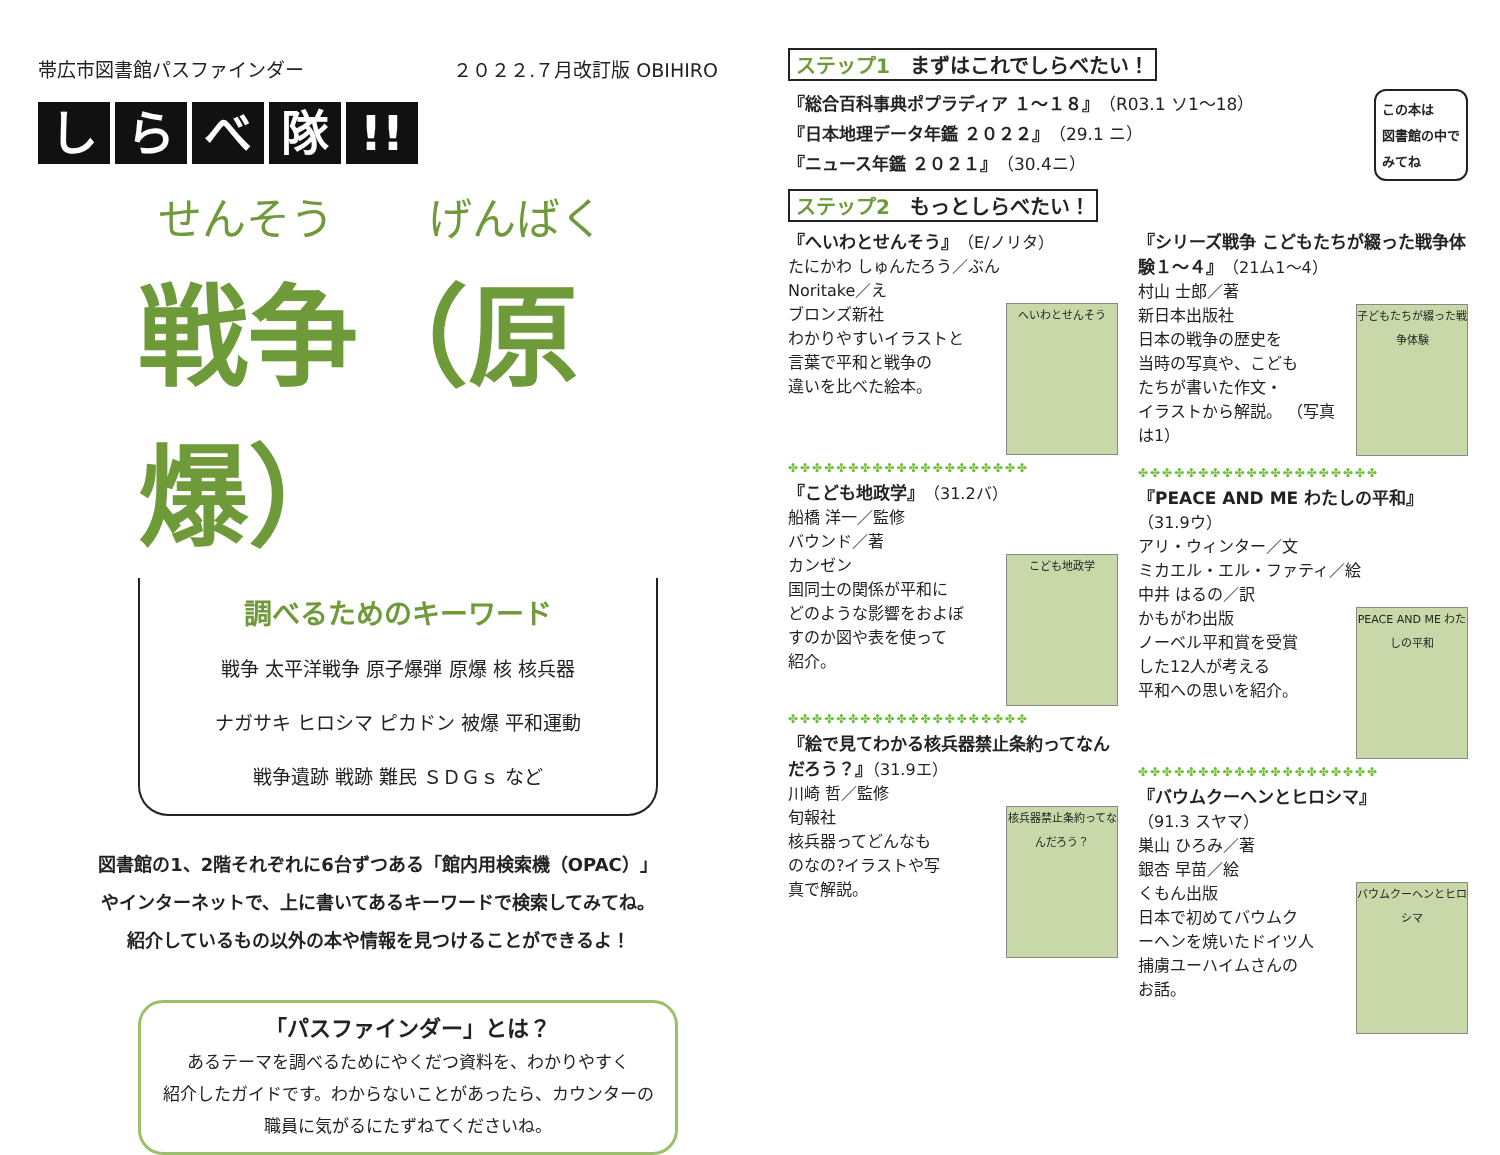帯広市図書館パスファインダー ２０２２.７月改訂版 OBIHIRO
し ら べ 隊 !!
せんそう げんばく
戦争（原爆）
調べるためのキーワード
戦争 太平洋戦争 原子爆弾 原爆 核 核兵器
ナガサキ ヒロシマ ピカドン 被爆 平和運動
戦争遺跡 戦跡 難民 ＳＤＧｓ など
図書館の1、2階それぞれに6台ずつある「館内用検索機（OPAC）」
やインターネットで、上に書いてあるキーワードで検索してみてね。
紹介しているもの以外の本や情報を見つけることができるよ！
「パスファインダー」とは？
あるテーマを調べるためにやくだつ資料を、わかりやすく
紹介したガイドです。わからないことがあったら、カウンターの
職員に気がるにたずねてくださいね。
ステップ1　まずはこれでしらべたい！
『総合百科事典ポプラディア １～１８』（R03.1 ソ1～18）
『日本地理データ年鑑 ２０２２』（29.1 ニ）
『ニュース年鑑 ２０２１』（30.4ニ）
この本は
図書館の中で
みてね
ステップ2　もっとしらべたい！
『へいわとせんそう』（E/ノリタ）
たにかわ しゅんたろう／ぶん
Noritake／え
ブロンズ新社
へいわとせんそう
わかりやすいイラストと
言葉で平和と戦争の
違いを比べた絵本。
✤✤✤✤✤✤✤✤✤✤✤✤✤✤✤✤✤✤✤✤
『こども地政学』（31.2バ）
船橋 洋一／監修
バウンド／著
カンゼン
こども地政学
国同士の関係が平和に
どのような影響をおよぼ
すのか図や表を使って
紹介。
✤✤✤✤✤✤✤✤✤✤✤✤✤✤✤✤✤✤✤✤
『絵で見てわかる核兵器禁止条約ってなんだろう？』（31.9エ）
川崎 哲／監修
旬報社
核兵器禁止条約ってなんだろう？
核兵器ってどんなも
のなの?イラストや写
真で解説。
『シリーズ戦争 こどもたちが綴った戦争体験１～４』（21ム1～4）
村山 士郎／著
新日本出版社
子どもたちが綴った戦争体験
日本の戦争の歴史を
当時の写真や、こども
たちが書いた作文・
イラストから解説。 （写真は1）
✤✤✤✤✤✤✤✤✤✤✤✤✤✤✤✤✤✤✤✤
『PEACE AND ME わたしの平和』（31.9ウ）
アリ・ウィンター／文
ミカエル・エル・ファティ／絵
中井 はるの／訳
かもがわ出版
PEACE AND ME わたしの平和
ノーベル平和賞を受賞
した12人が考える
平和への思いを紹介。
✤✤✤✤✤✤✤✤✤✤✤✤✤✤✤✤✤✤✤✤
『バウムクーヘンとヒロシマ』
（91.3 スヤマ）
巣山 ひろみ／著
銀杏 早苗／絵
くもん出版
バウムクーヘンとヒロシマ
日本で初めてバウムク
ーヘンを焼いたドイツ人
捕虜ユーハイムさんの
お話。